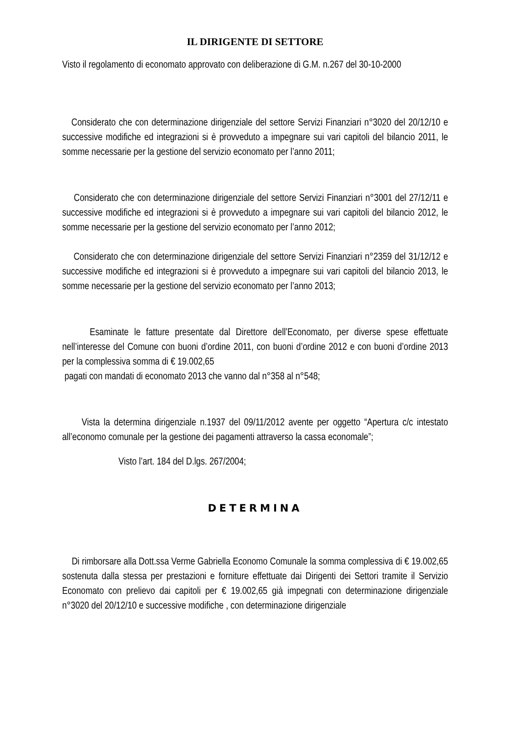IL DIRIGENTE DI SETTORE
Visto il regolamento di economato approvato con deliberazione di G.M. n.267 del 30-10-2000
Considerato che con determinazione dirigenziale del settore Servizi Finanziari n°3020 del 20/12/10 e successive modifiche ed integrazioni si è provveduto a impegnare sui vari capitoli del bilancio 2011, le somme necessarie per la gestione del servizio economato per l’anno 2011;
Considerato che con determinazione dirigenziale del settore Servizi Finanziari n°3001 del 27/12/11 e successive modifiche ed integrazioni si è provveduto a impegnare sui vari capitoli del bilancio 2012, le somme necessarie per la gestione del servizio economato per l’anno 2012;
Considerato che con determinazione dirigenziale del settore Servizi Finanziari n°2359 del 31/12/12 e successive modifiche ed integrazioni si è provveduto a impegnare sui vari capitoli del bilancio 2013, le somme necessarie per la gestione del servizio economato per l’anno 2013;
Esaminate le fatture presentate dal Direttore dell’Economato, per diverse spese effettuate nell’interesse del Comune con buoni d’ordine 2011, con buoni d’ordine 2012 e con buoni d’ordine 2013 per la complessiva somma di € 19.002,65
pagati con mandati di economato 2013 che vanno dal n°358 al n°548;
Vista la determina dirigenziale n.1937 del 09/11/2012 avente per oggetto “Apertura c/c intestato all’economo comunale per la gestione dei pagamenti attraverso la cassa economale”;
Visto l’art. 184 del D.lgs. 267/2004;
DETERMINA
Di rimborsare alla Dott.ssa Verme Gabriella Economo Comunale la somma complessiva di € 19.002,65 sostenuta dalla stessa per prestazioni e forniture effettuate dai Dirigenti dei Settori tramite il Servizio Economato con prelievo dai capitoli per € 19.002,65 già impegnati con determinazione dirigenziale n°3020 del 20/12/10 e successive modifiche , con determinazione dirigenziale